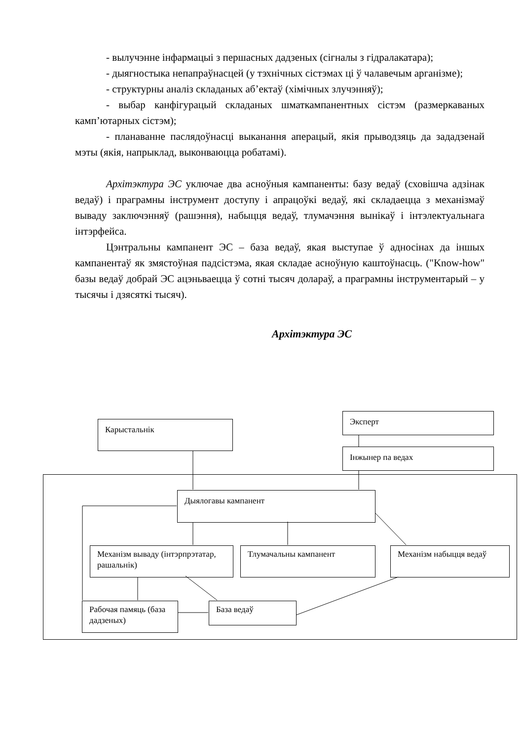- вылучэнне інфармацыі з першасных дадзеных (сігналы з гідралакатара);
- дыягностыка непапраўнасцей (у тэхнічных сістэмах ці ў чалавечым арганізме);
- структурны аналіз складаных аб’ектаў (хімічных злучэнняў);
- выбар канфігурацый складаных шматкампанентных сістэм (размеркаваных камп’ютарных сістэм);
- планаванне паслядоўнасці выканання аперацый, якія прыводзяць да зададзенай мэты (якія, напрыклад, выконваюцца робатамі).
Архітэктура ЭС уключае два асноўныя кампаненты: базу ведаў (сховішча адзінак ведаў) і праграмны інструмент доступу і апрацоўкі ведаў, які складаецца з механізмаў вываду заключэнняў (рашэння), набыцця ведаў, тлумачэння вынікаў і інтэлектуальнага інтэрфейса.
Цэнтральны кампанент ЭС – база ведаў, якая выступае ў адносінах да іншых кампанентаў як змястоўная падсістэма, якая складае асноўную каштоўнасць. ("Know-how" базы ведаў добрай ЭС ацэньваецца ў сотні тысяч долараў, а праграмны інструментарый – у тысячы і дзясяткі тысяч).
Архітэктура ЭС
Карыстальнік
Эксперт
Інжынер па ведах
Дыялогавы кампанент
Механізм вываду (інтэрпрэтатар, рашальнік)
Тлумачальны кампанент Механізм набыцця ведаў
Рабочая памяць (база дадзеных)
База ведаў